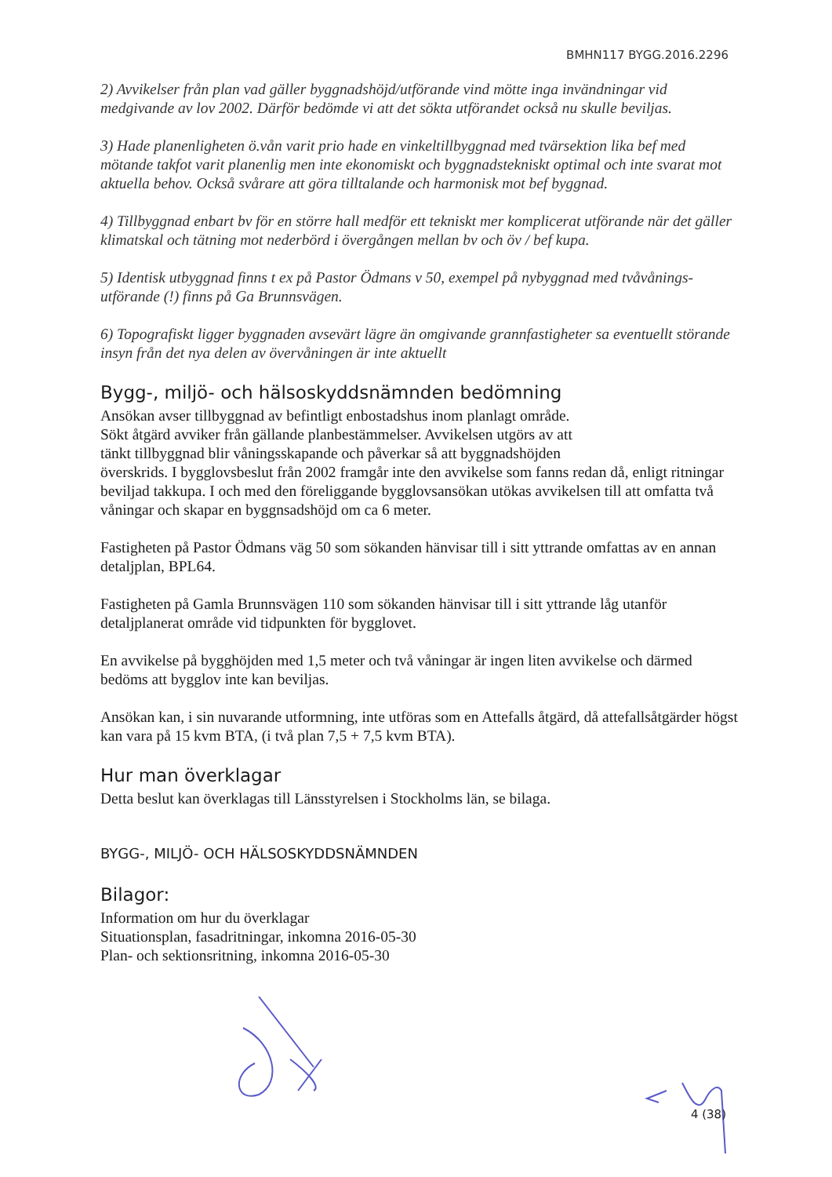BMHN117 BYGG.2016.2296
2) Avvikelser från plan vad gäller byggnadshöjd/utförande vind mötte inga invändningar vid medgivande av lov 2002. Därför bedömde vi att det sökta utförandet också nu skulle beviljas.
3) Hade planenligheten ö.vån varit prio hade en vinkeltillbyggnad med tvärsektion lika bef med mötande takfot varit planenlig men inte ekonomiskt och byggnadstekniskt optimal och inte svarat mot aktuella behov. Också svårare att göra tilltalande och harmonisk mot bef byggnad.
4) Tillbyggnad enbart bv för en större hall medför ett tekniskt mer komplicerat utförande när det gäller klimatskal och tätning mot nederbörd i övergången mellan bv och öv / bef kupa.
5) Identisk utbyggnad finns t ex på Pastor Ödmans v 50, exempel på nybyggnad med tvåvånings-utförande (!) finns på Ga Brunnsvägen.
6) Topografiskt ligger byggnaden avsevärt lägre än omgivande grannfastigheter sa eventuellt störande insyn från det nya delen av övervåningen är inte aktuellt
Bygg-, miljö- och hälsoskyddsnämnden bedömning
Ansökan avser tillbyggnad av befintligt enbostadshus inom planlagt område.
Sökt åtgärd avviker från gällande planbestämmelser. Avvikelsen utgörs av att
tänkt tillbyggnad blir våningsskapande och påverkar så att byggnadshöjden
överskrids. I bygglovsbeslut från 2002 framgår inte den avvikelse som fanns redan då, enligt ritningar beviljad takkupa. I och med den föreliggande bygglovsansökan utökas avvikelsen till att omfatta två våningar och skapar en byggnsadshöjd om ca 6 meter.
Fastigheten på Pastor Ödmans väg 50 som sökanden hänvisar till i sitt yttrande omfattas av en annan detaljplan, BPL64.
Fastigheten på Gamla Brunnsvägen 110 som sökanden hänvisar till i sitt yttrande låg utanför detaljplanerat område vid tidpunkten för bygglovet.
En avvikelse på bygghöjden med 1,5 meter och två våningar är ingen liten avvikelse och därmed bedöms att bygglov inte kan beviljas.
Ansökan kan, i sin nuvarande utformning, inte utföras som en Attefalls åtgärd, då attefallsåtgärder högst kan vara på 15 kvm BTA, (i två plan 7,5 + 7,5 kvm BTA).
Hur man överklagar
Detta beslut kan överklagas till Länsstyrelsen i Stockholms län, se bilaga.
BYGG-, MILJÖ- OCH HÄLSOSKYDDSNÄMNDEN
Bilagor:
Information om hur du överklagar
Situationsplan, fasadritningar, inkomna 2016-05-30
Plan- och sektionsritning, inkomna 2016-05-30
4 (38)